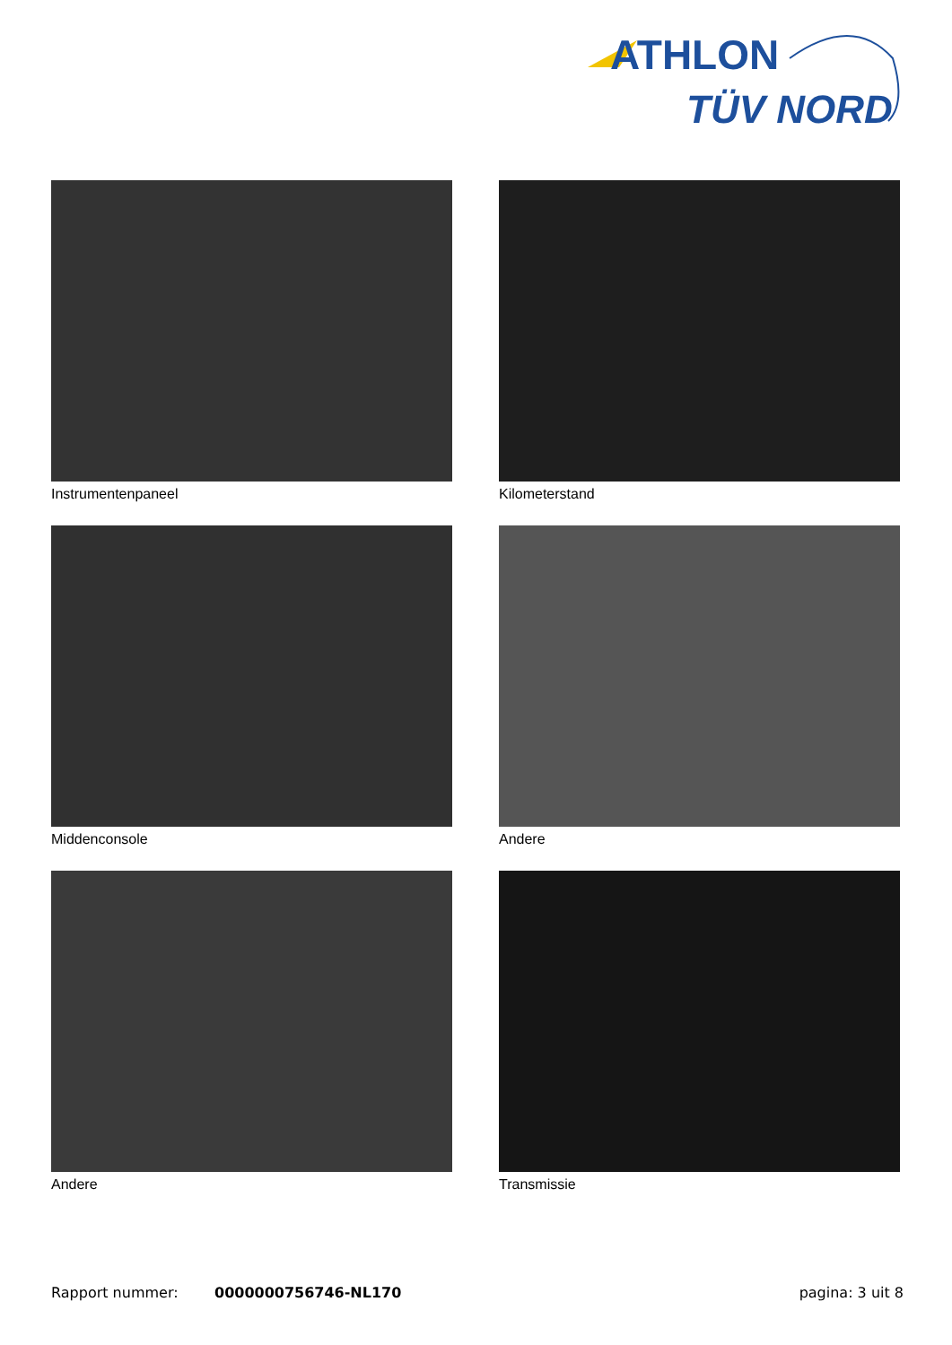ATHLON
TÜV NORD
Instrumentenpaneel
Kilometerstand
Middenconsole
Andere
Andere
Transmissie
Rapport nummer: 0000000756746-NL170 pagina: 3 uit 8